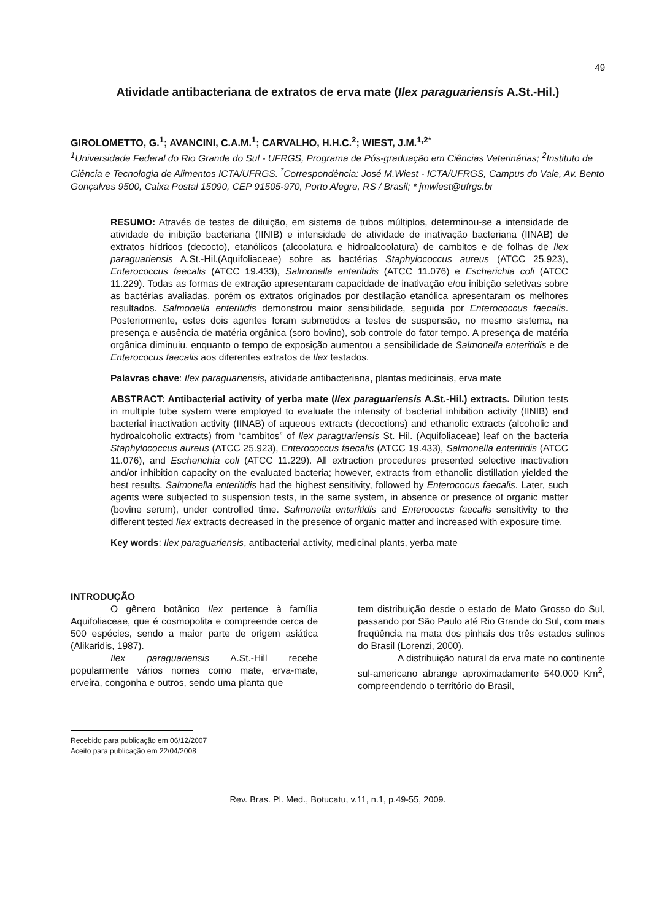49
Atividade antibacteriana de extratos de erva mate (Ilex paraguariensis A.St.-Hil.)
GIROLOMETTO, G.<sup>1</sup>; AVANCINI, C.A.M.<sup>1</sup>; CARVALHO, H.H.C.<sup>2</sup>; WIEST, J.M.<sup>1,2*</sup>
<sup>1</sup> Universidade Federal do Rio Grande do Sul - UFRGS, Programa de Pós-graduação em Ciências Veterinárias; <sup>2</sup>Instituto de Ciência e Tecnologia de Alimentos ICTA/UFRGS. <sup>*</sup>Correspondência: José M.Wiest - ICTA/UFRGS, Campus do Vale, Av. Bento Gonçalves 9500, Caixa Postal 15090, CEP 91505-970, Porto Alegre, RS / Brasil; * jmwiest@ufrgs.br
RESUMO: Através de testes de diluição, em sistema de tubos múltiplos, determinou-se a intensidade de atividade de inibição bacteriana (IINIB) e intensidade de atividade de inativação bacteriana (IINAB) de extratos hídricos (decocto), etanólicos (alcoolatura e hidroalcoolatura) de cambitos e de folhas de Ilex paraguariensis A.St.-Hil.(Aquifoliaceae) sobre as bactérias Staphylococcus aureus (ATCC 25.923), Enterococcus faecalis (ATCC 19.433), Salmonella enteritidis (ATCC 11.076) e Escherichia coli (ATCC 11.229). Todas as formas de extração apresentaram capacidade de inativação e/ou inibição seletivas sobre as bactérias avaliadas, porém os extratos originados por destilação etanólica apresentaram os melhores resultados. Salmonella enteritidis demonstrou maior sensibilidade, seguida por Enterococcus faecalis. Posteriormente, estes dois agentes foram submetidos a testes de suspensão, no mesmo sistema, na presença e ausência de matéria orgânica (soro bovino), sob controle do fator tempo. A presença de matéria orgânica diminuiu, enquanto o tempo de exposição aumentou a sensibilidade de Salmonella enteritidis e de Enterococus faecalis aos diferentes extratos de Ilex testados.
Palavras chave: Ilex paraguariensis, atividade antibacteriana, plantas medicinais, erva mate
ABSTRACT: Antibacterial activity of yerba mate (Ilex paraguariensis A.St.-Hil.) extracts. Dilution tests in multiple tube system were employed to evaluate the intensity of bacterial inhibition activity (IINIB) and bacterial inactivation activity (IINAB) of aqueous extracts (decoctions) and ethanolic extracts (alcoholic and hydroalcoholic extracts) from “cambitos” of Ilex paraguariensis St. Hil. (Aquifoliaceae) leaf on the bacteria Staphylococcus aureus (ATCC 25.923), Enterococcus faecalis (ATCC 19.433), Salmonella enteritidis (ATCC 11.076), and Escherichia coli (ATCC 11.229). All extraction procedures presented selective inactivation and/or inhibition capacity on the evaluated bacteria; however, extracts from ethanolic distillation yielded the best results. Salmonella enteritidis had the highest sensitivity, followed by Enterococus faecalis. Later, such agents were subjected to suspension tests, in the same system, in absence or presence of organic matter (bovine serum), under controlled time. Salmonella enteritidis and Enterococus faecalis sensitivity to the different tested Ilex extracts decreased in the presence of organic matter and increased with exposure time.
Key words: Ilex paraguariensis, antibacterial activity, medicinal plants, yerba mate
INTRODUÇÃO
O gênero botânico Ilex pertence à família Aquifoliaceae, que é cosmopolita e compreende cerca de 500 espécies, sendo a maior parte de origem asiática (Alikaridis, 1987).
Ilex paraguariensis A.St.-Hill recebe popularmente vários nomes como mate, erva-mate, erveira, congonha e outros, sendo uma planta que
tem distribuição desde o estado de Mato Grosso do Sul, passando por São Paulo até Rio Grande do Sul, com mais freqüência na mata dos pinhais dos três estados sulinos do Brasil (Lorenzi, 2000).
A distribuição natural da erva mate no continente sul-americano abrange aproximadamente 540.000 Km<sup>2</sup>, compreendendo o território do Brasil,
Recebido para publicação em 06/12/2007
Aceito para publicação em 22/04/2008
Rev. Bras. Pl. Med., Botucatu, v.11, n.1, p.49-55, 2009.